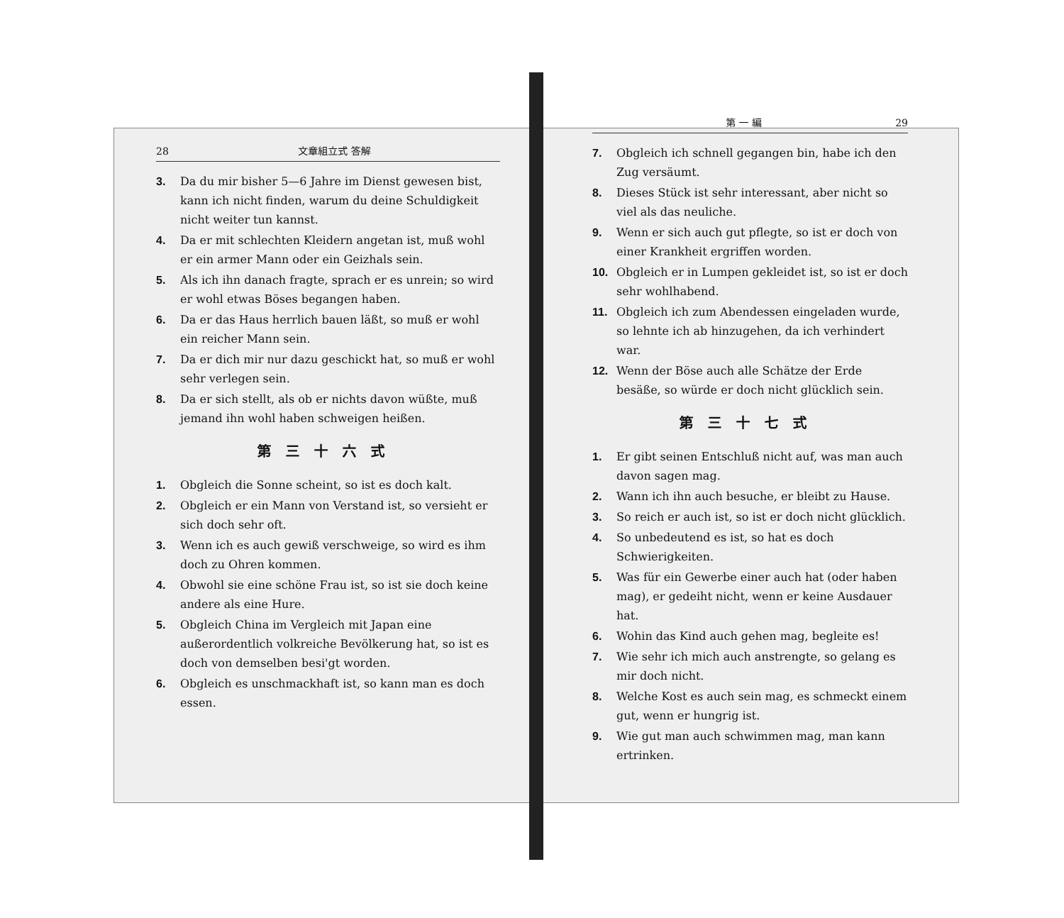28 文章組立式 答解
3. Da du mir bisher 5—6 Jahre im Dienst gewesen bist, kann ich nicht finden, warum du deine Schuldigkeit nicht weiter tun kannst.
4. Da er mit schlechten Kleidern angetan ist, muß wohl er ein armer Mann oder ein Geizhals sein.
5. Als ich ihn danach fragte, sprach er es unrein; so wird er wohl etwas Böses begangen haben.
6. Da er das Haus herrlich bauen läßt, so muß er wohl ein reicher Mann sein.
7. Da er dich mir nur dazu geschickt hat, so muß er wohl sehr verlegen sein.
8. Da er sich stellt, als ob er nichts davon wüßte, muß jemand ihn wohl haben schweigen heißen.
第三十六式
1. Obgleich die Sonne scheint, so ist es doch kalt.
2. Obgleich er ein Mann von Verstand ist, so versieht er sich doch sehr oft.
3. Wenn ich es auch gewiß verschweige, so wird es ihm doch zu Ohren kommen.
4. Obwohl sie eine schöne Frau ist, so ist sie doch keine andere als eine Hure.
5. Obgleich China im Vergleich mit Japan eine außerordentlich volkreiche Bevölkerung hat, so ist es doch von demselben besi'gt worden.
6. Obgleich es unschmackhaft ist, so kann man es doch essen.
第 一 編 29
7. Obgleich ich schnell gegangen bin, habe ich den Zug versäumt.
8. Dieses Stück ist sehr interessant, aber nicht so viel als das neuliche.
9. Wenn er sich auch gut pflegte, so ist er doch von einer Krankheit ergriffen worden.
10. Obgleich er in Lumpen gekleidet ist, so ist er doch sehr wohlhabend.
11. Obgleich ich zum Abendessen eingeladen wurde, so lehnte ich ab hinzugehen, da ich verhindert war.
12. Wenn der Böse auch alle Schätze der Erde besäße, so würde er doch nicht glücklich sein.
第三十七式
1. Er gibt seinen Entschluß nicht auf, was man auch davon sagen mag.
2. Wann ich ihn auch besuche, er bleibt zu Hause.
3. So reich er auch ist, so ist er doch nicht glücklich.
4. So unbedeutend es ist, so hat es doch Schwierigkeiten.
5. Was für ein Gewerbe einer auch hat (oder haben mag), er gedeiht nicht, wenn er keine Ausdauer hat.
6. Wohin das Kind auch gehen mag, begleite es!
7. Wie sehr ich mich auch anstrengte, so gelang es mir doch nicht.
8. Welche Kost es auch sein mag, es schmeckt einem gut, wenn er hungrig ist.
9. Wie gut man auch schwimmen mag, man kann ertrinken.